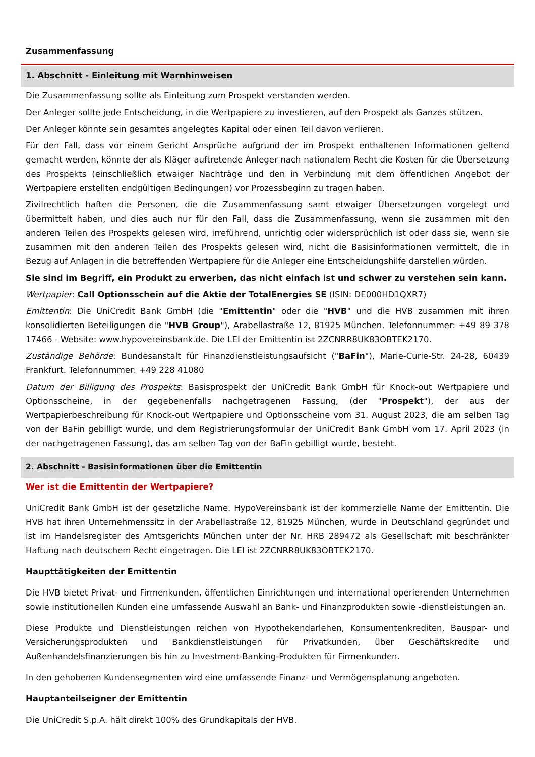Zusammenfassung
1. Abschnitt - Einleitung mit Warnhinweisen
Die Zusammenfassung sollte als Einleitung zum Prospekt verstanden werden.
Der Anleger sollte jede Entscheidung, in die Wertpapiere zu investieren, auf den Prospekt als Ganzes stützen.
Der Anleger könnte sein gesamtes angelegtes Kapital oder einen Teil davon verlieren.
Für den Fall, dass vor einem Gericht Ansprüche aufgrund der im Prospekt enthaltenen Informationen geltend gemacht werden, könnte der als Kläger auftretende Anleger nach nationalem Recht die Kosten für die Übersetzung des Prospekts (einschließlich etwaiger Nachträge und den in Verbindung mit dem öffentlichen Angebot der Wertpapiere erstellten endgültigen Bedingungen) vor Prozessbeginn zu tragen haben.
Zivilrechtlich haften die Personen, die die Zusammenfassung samt etwaiger Übersetzungen vorgelegt und übermittelt haben, und dies auch nur für den Fall, dass die Zusammenfassung, wenn sie zusammen mit den anderen Teilen des Prospekts gelesen wird, irreführend, unrichtig oder widersprüchlich ist oder dass sie, wenn sie zusammen mit den anderen Teilen des Prospekts gelesen wird, nicht die Basisinformationen vermittelt, die in Bezug auf Anlagen in die betreffenden Wertpapiere für die Anleger eine Entscheidungshilfe darstellen würden.
Sie sind im Begriff, ein Produkt zu erwerben, das nicht einfach ist und schwer zu verstehen sein kann.
Wertpapier: Call Optionsschein auf die Aktie der TotalEnergies SE (ISIN: DE000HD1QXR7)
Emittentin: Die UniCredit Bank GmbH (die "Emittentin" oder die "HVB" und die HVB zusammen mit ihren konsolidierten Beteiligungen die "HVB Group"), Arabellastraße 12, 81925 München. Telefonnummer: +49 89 378 17466 - Website: www.hypovereinsbank.de. Die LEI der Emittentin ist 2ZCNRR8UK83OBTEK2170.
Zuständige Behörde: Bundesanstalt für Finanzdienstleistungsaufsicht ("BaFin"), Marie-Curie-Str. 24-28, 60439 Frankfurt. Telefonnummer: +49 228 41080
Datum der Billigung des Prospekts: Basisprospekt der UniCredit Bank GmbH für Knock-out Wertpapiere und Optionsscheine, in der gegebenenfalls nachgetragenen Fassung, (der "Prospekt"), der aus der Wertpapierbeschreibung für Knock-out Wertpapiere und Optionsscheine vom 31. August 2023, die am selben Tag von der BaFin gebilligt wurde, und dem Registrierungsformular der UniCredit Bank GmbH vom 17. April 2023 (in der nachgetragenen Fassung), das am selben Tag von der BaFin gebilligt wurde, besteht.
2. Abschnitt - Basisinformationen über die Emittentin
Wer ist die Emittentin der Wertpapiere?
UniCredit Bank GmbH ist der gesetzliche Name. HypoVereinsbank ist der kommerzielle Name der Emittentin. Die HVB hat ihren Unternehmenssitz in der Arabellastraße 12, 81925 München, wurde in Deutschland gegründet und ist im Handelsregister des Amtsgerichts München unter der Nr. HRB 289472 als Gesellschaft mit beschränkter Haftung nach deutschem Recht eingetragen. Die LEI ist 2ZCNRR8UK83OBTEK2170.
Haupttätigkeiten der Emittentin
Die HVB bietet Privat- und Firmenkunden, öffentlichen Einrichtungen und international operierenden Unternehmen sowie institutionellen Kunden eine umfassende Auswahl an Bank- und Finanzprodukten sowie -dienstleistungen an.
Diese Produkte und Dienstleistungen reichen von Hypothekendarlehen, Konsumentenkrediten, Bauspar- und Versicherungsprodukten und Bankdienstleistungen für Privatkunden, über Geschäftskredite und Außenhandelsfinanzierungen bis hin zu Investment-Banking-Produkten für Firmenkunden.
In den gehobenen Kundensegmenten wird eine umfassende Finanz- und Vermögensplanung angeboten.
Hauptanteilseigner der Emittentin
Die UniCredit S.p.A. hält direkt 100% des Grundkapitals der HVB.